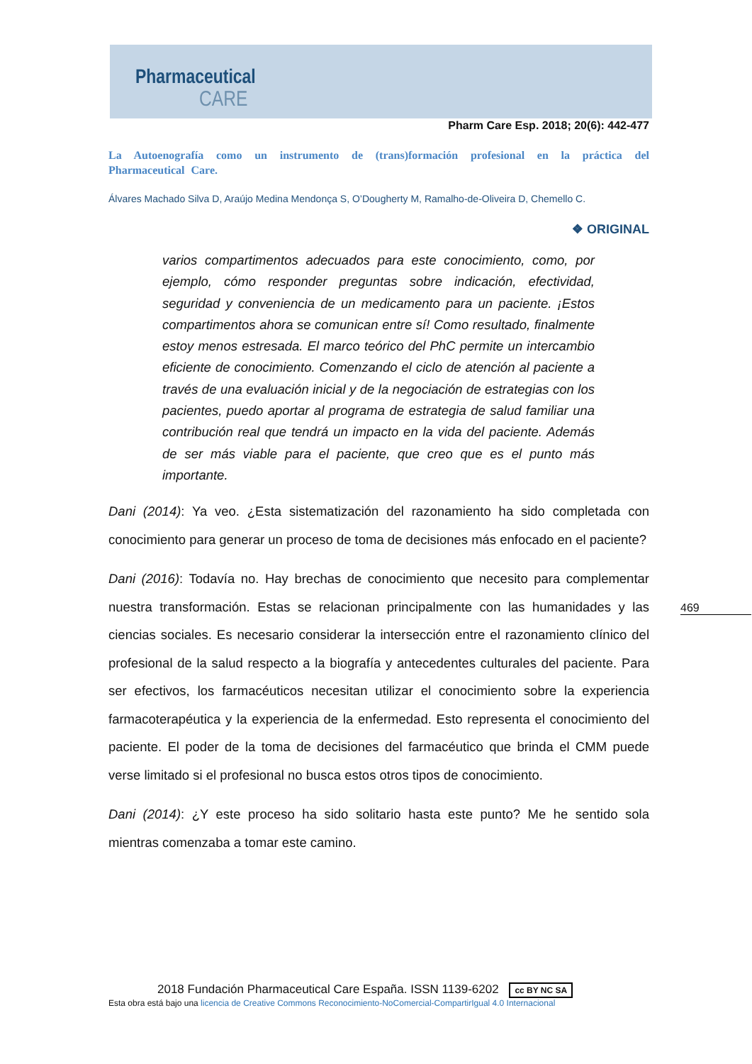Pharmaceutical
CARE
Pharm Care Esp. 2018; 20(6): 442-477
La Autoenografía como un instrumento de (trans)formación profesional en la práctica del Pharmaceutical Care.
Álvares Machado Silva D, Araújo Medina Mendonça S, O’Dougherty M, Ramalho-de-Oliveira D, Chemello C.
❖ ORIGINAL
varios compartimentos adecuados para este conocimiento, como, por ejemplo, cómo responder preguntas sobre indicación, efectividad, seguridad y conveniencia de un medicamento para un paciente. ¡Estos compartimentos ahora se comunican entre sí! Como resultado, finalmente estoy menos estresada. El marco teórico del PhC permite un intercambio eficiente de conocimiento. Comenzando el ciclo de atención al paciente a través de una evaluación inicial y de la negociación de estrategias con los pacientes, puedo aportar al programa de estrategia de salud familiar una contribución real que tendrá un impacto en la vida del paciente. Además de ser más viable para el paciente, que creo que es el punto más importante.
Dani (2014): Ya veo. ¿Esta sistematización del razonamiento ha sido completada con conocimiento para generar un proceso de toma de decisiones más enfocado en el paciente?
Dani (2016): Todavía no. Hay brechas de conocimiento que necesito para complementar nuestra transformación. Estas se relacionan principalmente con las humanidades y las ciencias sociales. Es necesario considerar la intersección entre el razonamiento clínico del profesional de la salud respecto a la biografía y antecedentes culturales del paciente. Para ser efectivos, los farmacéuticos necesitan utilizar el conocimiento sobre la experiencia farmacoterapéutica y la experiencia de la enfermedad. Esto representa el conocimiento del paciente. El poder de la toma de decisiones del farmacéutico que brinda el CMM puede verse limitado si el profesional no busca estos otros tipos de conocimiento.
Dani (2014): ¿Y este proceso ha sido solitario hasta este punto? Me he sentido sola mientras comenzaba a tomar este camino.
469
2018 Fundación Pharmaceutical Care España. ISSN 1139-6202 cc BY NC SA
Esta obra está bajo una licencia de Creative Commons Reconocimiento-NoComercial-CompartirIgual 4.0 Internacional